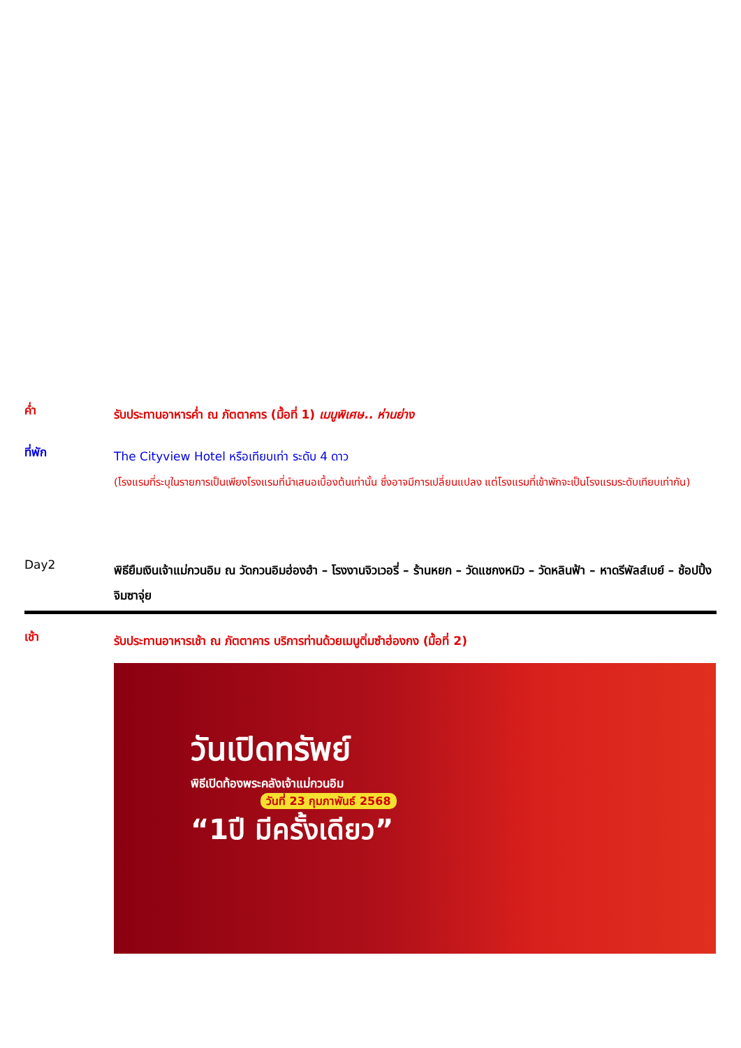ค่ำ
รับประทานอาหารค่ำ ณ ภัตตาคาร (มื้อที่ 1) เมนูพิเศษ.. ห่านย่าง
ที่พัก
The Cityview Hotel หรือเทียบเท่า ระดับ 4 ดาว
(โรงแรมที่ระบุในรายการเป็นเพียงโรงแรมที่นำเสนอเบื้องต้นเท่านั้น ซึ่งอาจมีการเปลี่ยนแปลง แต่โรงแรมที่เข้าพักจะเป็นโรงแรมระดับเทียบเท่ากัน)
Day2
พิธียืมเงินเจ้าแม่กวนอิม ณ วัดกวนอิมฮ่องฮำ – โรงงานจิวเวอรี่ – ร้านหยก – วัดแชกงหมิว – วัดหลินฟ้า – หาดรีพัลส์เบย์ – ช้อปปิ้งจิมซาจุ่ย
เช้า
รับประทานอาหารเช้า ณ ภัตตาคาร บริการท่านด้วยเมนูติ่มซำฮ่องกง (มื้อที่ 2)
วันเปิดทรัพย์
พิธีเปิดท้องพระคลังเจ้าแม่กวนอิม
วันที่ 23 กุมภาพันธ์ 2568
“1ปี มีครั้งเดียว”